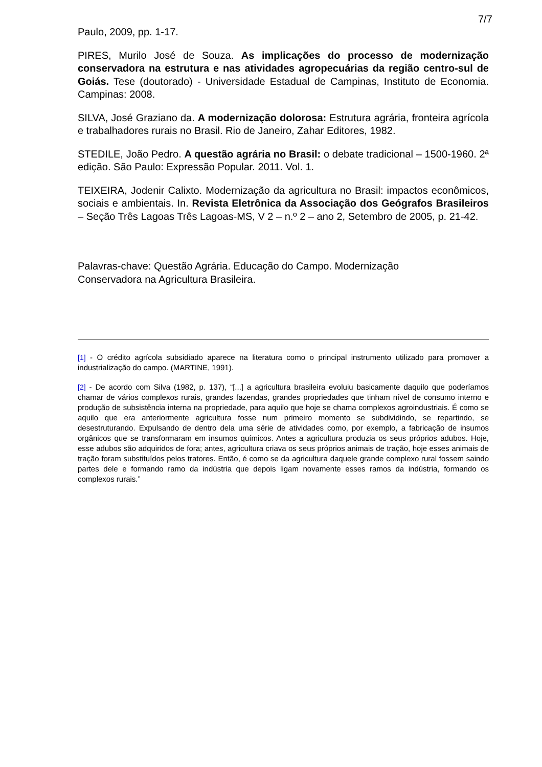7/7
Paulo, 2009, pp. 1-17.
PIRES, Murilo José de Souza. As implicações do processo de modernização conservadora na estrutura e nas atividades agropecuárias da região centro-sul de Goiás. Tese (doutorado) - Universidade Estadual de Campinas, Instituto de Economia. Campinas: 2008.
SILVA, José Graziano da. A modernização dolorosa: Estrutura agrária, fronteira agrícola e trabalhadores rurais no Brasil. Rio de Janeiro, Zahar Editores, 1982.
STEDILE, João Pedro. A questão agrária no Brasil: o debate tradicional – 1500-1960. 2ª edição. São Paulo: Expressão Popular. 2011. Vol. 1.
TEIXEIRA, Jodenir Calixto. Modernização da agricultura no Brasil: impactos econômicos, sociais e ambientais. In. Revista Eletrônica da Associação dos Geógrafos Brasileiros – Seção Três Lagoas Três Lagoas-MS, V 2 – n.º 2 – ano 2, Setembro de 2005, p. 21-42.
Palavras-chave: Questão Agrária. Educação do Campo. Modernização Conservadora na Agricultura Brasileira.
[1] - O crédito agrícola subsidiado aparece na literatura como o principal instrumento utilizado para promover a industrialização do campo. (MARTINE, 1991).
[2] - De acordo com Silva (1982, p. 137), “[...] a agricultura brasileira evoluiu basicamente daquilo que poderíamos chamar de vários complexos rurais, grandes fazendas, grandes propriedades que tinham nível de consumo interno e produção de subsistência interna na propriedade, para aquilo que hoje se chama complexos agroindustriais. É como se aquilo que era anteriormente agricultura fosse num primeiro momento se subdividindo, se repartindo, se desestruturando. Expulsando de dentro dela uma série de atividades como, por exemplo, a fabricação de insumos orgânicos que se transformaram em insumos químicos. Antes a agricultura produzia os seus próprios adubos. Hoje, esse adubos são adquiridos de fora; antes, agricultura criava os seus próprios animais de tração, hoje esses animais de tração foram substituídos pelos tratores. Então, é como se da agricultura daquele grande complexo rural fossem saindo partes dele e formando ramo da indústria que depois ligam novamente esses ramos da indústria, formando os complexos rurais.”